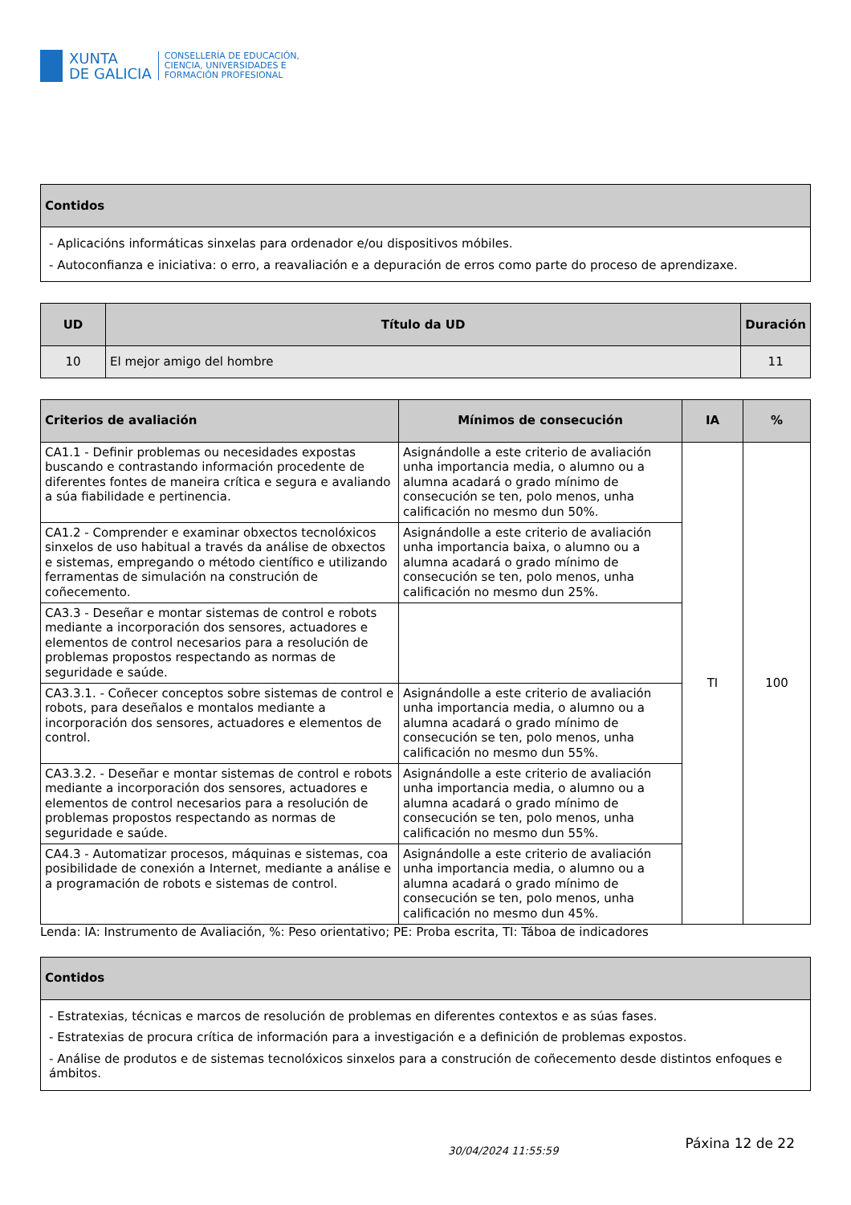XUNTA
DE GALICIA
CONSELLERÍA DE EDUCACIÓN,
CIENCIA, UNIVERSIDADES E
FORMACIÓN PROFESIONAL
| Contidos |
| --- |
| - Aplicacións informáticas sinxelas para ordenador e/ou dispositivos móbiles. - Autoconfianza e iniciativa: o erro, a reavaliación e a depuración de erros como parte do proceso de aprendizaxe. |
| UD | Título da UD | Duración |
| --- | --- | --- |
| 10 | El mejor amigo del hombre | 11 |
| Criterios de avaliación | Mínimos de consecución | IA | % |
| --- | --- | --- | --- |
| CA1.1 - Definir problemas ou necesidades expostas buscando e contrastando información procedente de diferentes fontes de maneira crítica e segura e avaliando a súa fiabilidade e pertinencia. | Asignándolle a este criterio de avaliación unha importancia media, o alumno ou a alumna acadará o grado mínimo de consecución se ten, polo menos, unha calificación no mesmo dun 50%. | TI | 100 |
| CA1.2 - Comprender e examinar obxectos tecnolóxicos sinxelos de uso habitual a través da análise de obxectos e sistemas, empregando o método científico e utilizando ferramentas de simulación na construción de coñecemento. | Asignándolle a este criterio de avaliación unha importancia baixa, o alumno ou a alumna acadará o grado mínimo de consecución se ten, polo menos, unha calificación no mesmo dun 25%. | | |
| CA3.3 - Deseñar e montar sistemas de control e robots mediante a incorporación dos sensores, actuadores e elementos de control necesarios para a resolución de problemas propostos respectando as normas de seguridade e saúde. | | | |
| CA3.3.1. - Coñecer conceptos sobre sistemas de control e robots, para deseñalos e montalos mediante a incorporación dos sensores, actuadores e elementos de control. | Asignándolle a este criterio de avaliación unha importancia media, o alumno ou a alumna acadará o grado mínimo de consecución se ten, polo menos, unha calificación no mesmo dun 55%. | | |
| CA3.3.2. - Deseñar e montar sistemas de control e robots mediante a incorporación dos sensores, actuadores e elementos de control necesarios para a resolución de problemas propostos respectando as normas de seguridade e saúde. | Asignándolle a este criterio de avaliación unha importancia media, o alumno ou a alumna acadará o grado mínimo de consecución se ten, polo menos, unha calificación no mesmo dun 55%. | | |
| CA4.3 - Automatizar procesos, máquinas e sistemas, coa posibilidade de conexión a Internet, mediante a análise e a programación de robots e sistemas de control. | Asignándolle a este criterio de avaliación unha importancia media, o alumno ou a alumna acadará o grado mínimo de consecución se ten, polo menos, unha calificación no mesmo dun 45%. | | |
Lenda: IA: Instrumento de Avaliación, %: Peso orientativo; PE: Proba escrita, TI: Táboa de indicadores
| Contidos |
| --- |
| - Estratexias, técnicas e marcos de resolución de problemas en diferentes contextos e as súas fases. - Estratexias de procura crítica de información para a investigación e a definición de problemas expostos. - Análise de produtos e de sistemas tecnolóxicos sinxelos para a construción de coñecemento desde distintos enfoques e ámbitos. |
30/04/2024 11:55:59 Páxina 12 de 22